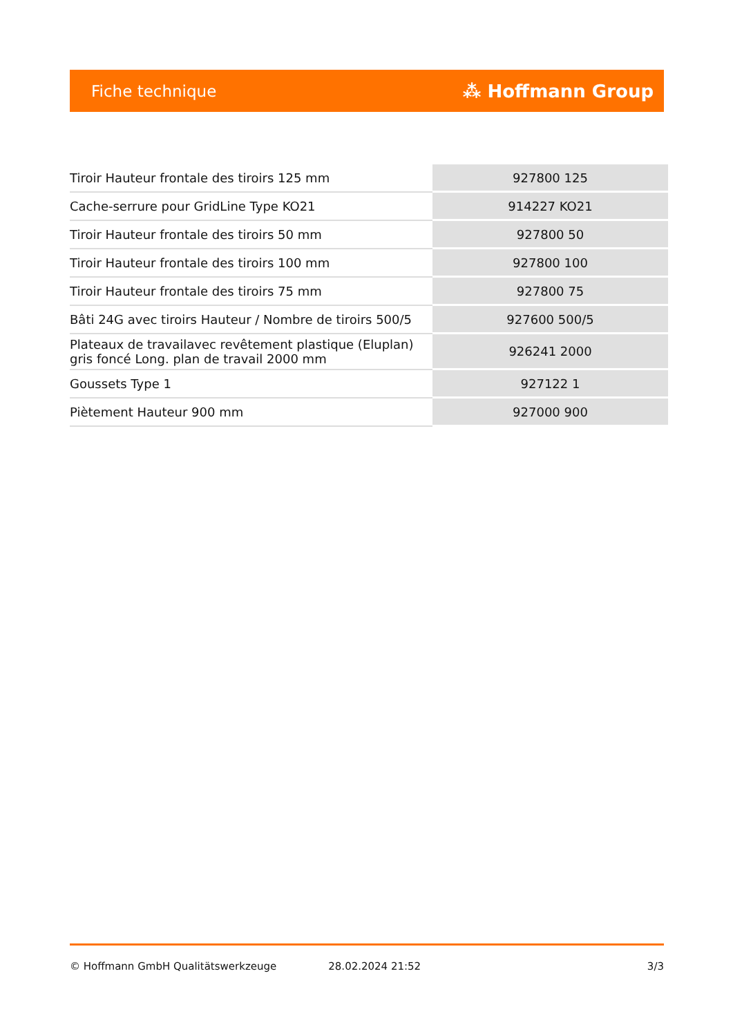Fiche technique ⁂ Hoffmann Group
| Tiroir Hauteur frontale des tiroirs 125 mm | 927800 125 |
| Cache-serrure pour GridLine Type KO21 | 914227 KO21 |
| Tiroir Hauteur frontale des tiroirs 50 mm | 927800 50 |
| Tiroir Hauteur frontale des tiroirs 100 mm | 927800 100 |
| Tiroir Hauteur frontale des tiroirs 75 mm | 927800 75 |
| Bâti 24G avec tiroirs Hauteur / Nombre de tiroirs 500/5 | 927600 500/5 |
| Plateaux de travailavec revêtement plastique (Eluplan) gris foncé Long. plan de travail 2000 mm | 926241 2000 |
| Goussets Type 1 | 927122 1 |
| Piètement Hauteur 900 mm | 927000 900 |
© Hoffmann GmbH Qualitätswerkzeuge 28.02.2024 21:52 3/3